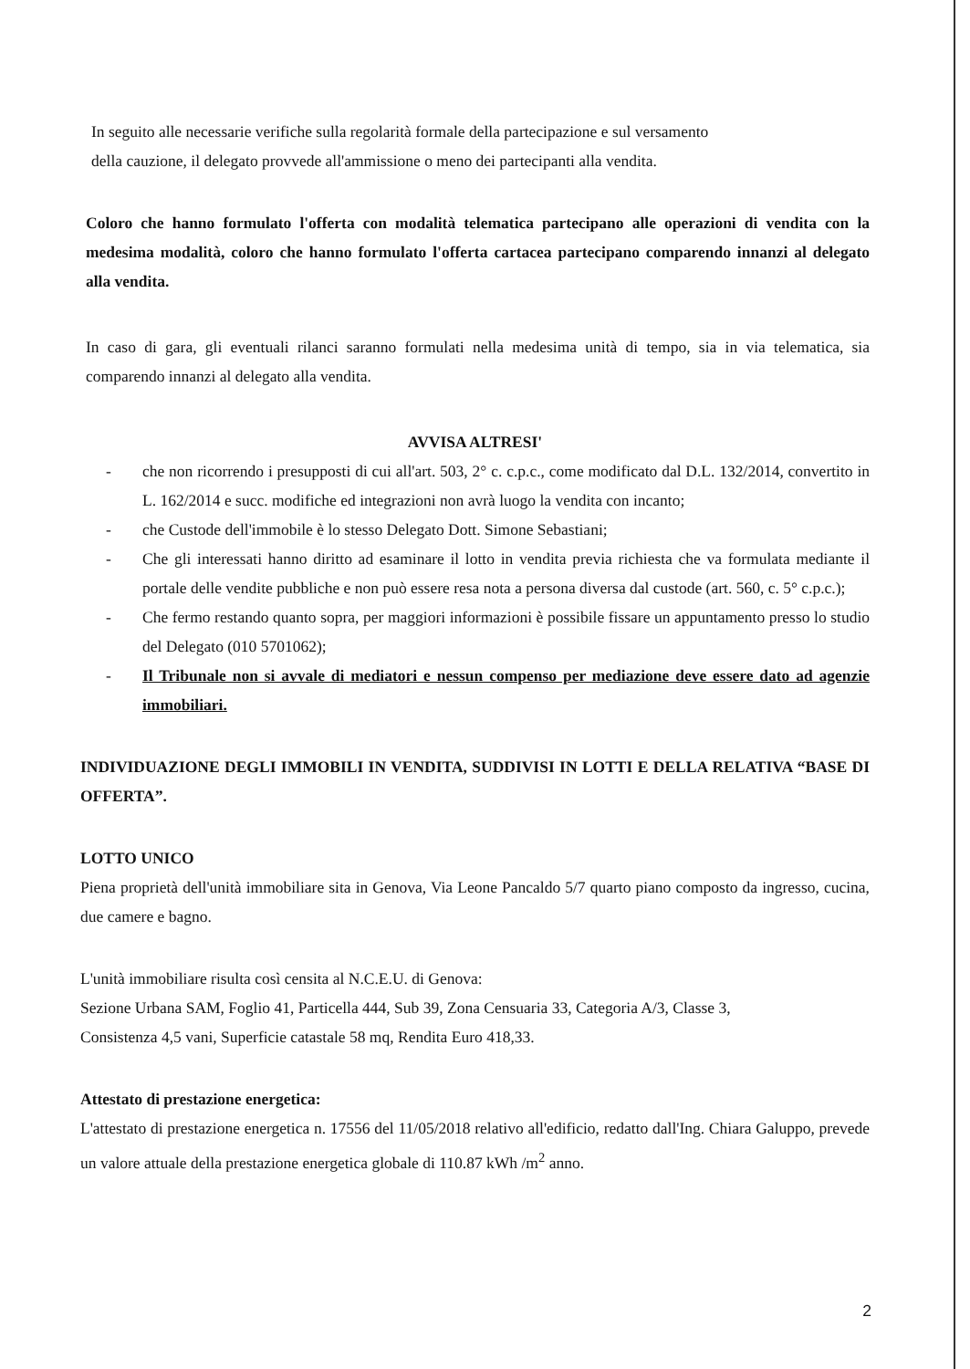In seguito alle necessarie verifiche sulla regolarità formale della partecipazione e sul versamento
della cauzione, il delegato provvede all'ammissione o meno dei partecipanti alla vendita.
Coloro che hanno formulato l'offerta con modalità telematica partecipano alle operazioni di vendita con la medesima modalità, coloro che hanno formulato l'offerta cartacea partecipano comparendo innanzi al delegato alla vendita.
In caso di gara, gli eventuali rilanci saranno formulati nella medesima unità di tempo, sia in via telematica, sia comparendo innanzi al delegato alla vendita.
AVVISA ALTRESI'
- che non ricorrendo i presupposti di cui all'art. 503, 2° c. c.p.c., come modificato dal D.L. 132/2014, convertito in L. 162/2014 e succ. modifiche ed integrazioni non avrà luogo la vendita con incanto;
- che Custode dell'immobile è lo stesso Delegato Dott. Simone Sebastiani;
- Che gli interessati hanno diritto ad esaminare il lotto in vendita previa richiesta che va formulata mediante il portale delle vendite pubbliche e non può essere resa nota a persona diversa dal custode (art. 560, c. 5° c.p.c.);
- Che fermo restando quanto sopra, per maggiori informazioni è possibile fissare un appuntamento presso lo studio del Delegato (010 5701062);
- Il Tribunale non si avvale di mediatori e nessun compenso per mediazione deve essere dato ad agenzie immobiliari.
INDIVIDUAZIONE DEGLI IMMOBILI IN VENDITA, SUDDIVISI IN LOTTI E DELLA RELATIVA “BASE DI OFFERTA”.
LOTTO UNICO
Piena proprietà dell'unità immobiliare sita in Genova, Via Leone Pancaldo 5/7 quarto piano composto da ingresso, cucina, due camere e bagno.
L'unità immobiliare risulta così censita al N.C.E.U. di Genova:
Sezione Urbana SAM, Foglio 41, Particella 444, Sub 39, Zona Censuaria 33, Categoria A/3, Classe 3,
Consistenza 4,5 vani, Superficie catastale 58 mq, Rendita Euro 418,33.
Attestato di prestazione energetica:
L'attestato di prestazione energetica n. 17556 del 11/05/2018 relativo all'edificio, redatto dall'Ing. Chiara Galuppo, prevede un valore attuale della prestazione energetica globale di 110.87 kWh /m<sup>2</sup> anno.
2